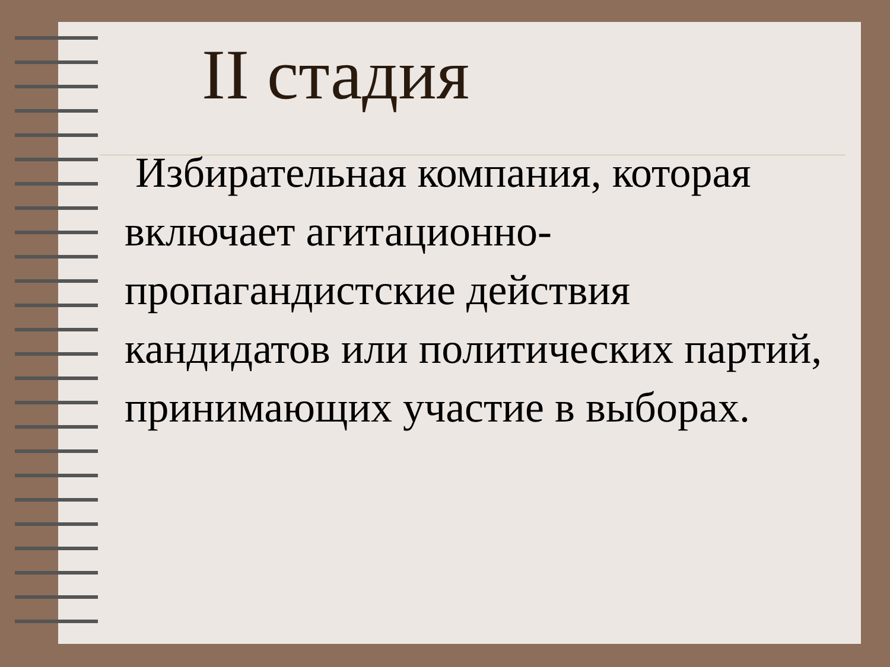II стадия
Избирательная компания, которая включает агитационно-пропагандистские действия кандидатов или политических партий, принимающих участие в выборах.